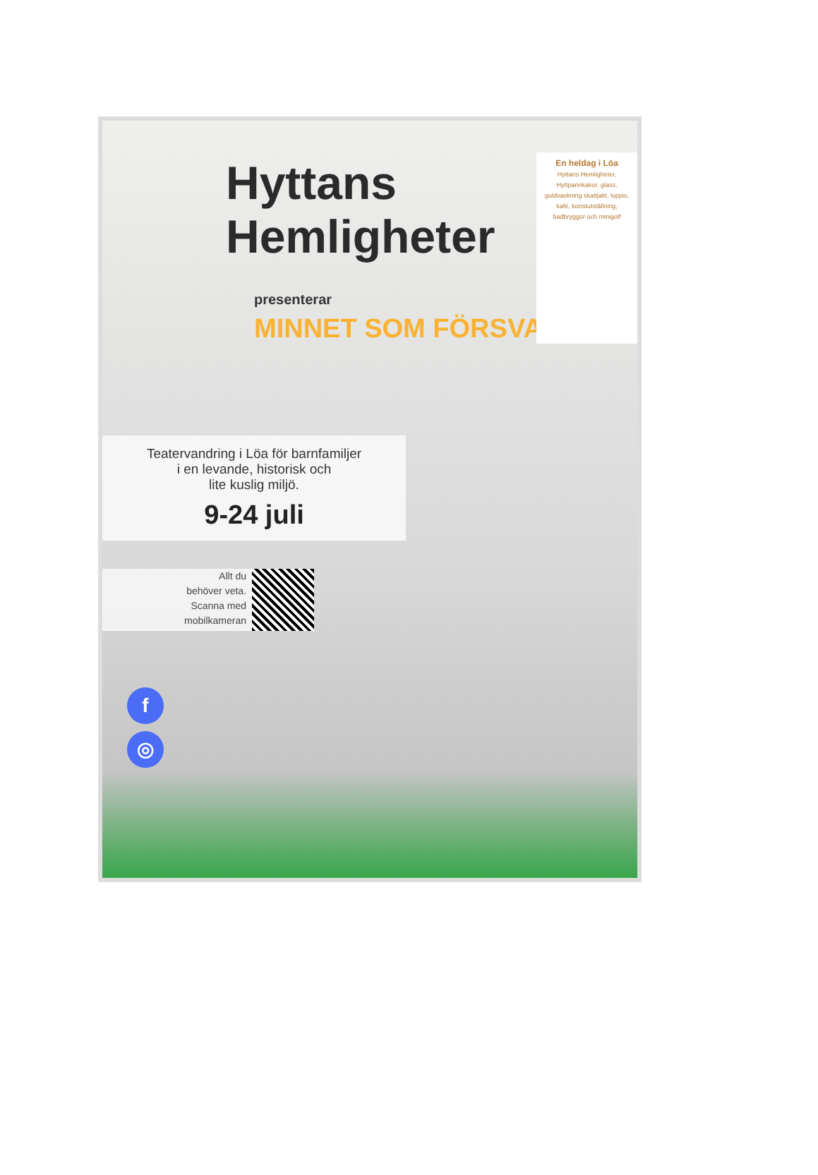Hyttans
Hemligheter
presenterar
MINNET SOM FÖRSVANN
En heldag i Löa
Hyttans Hemligheter, Hyttpannkakor, glass, guldvaskning skattjakt, loppis, kafé, konstutställning, badbryggor och minigolf
Teatervandring i Löa för barnfamiljer
i en levande, historisk och
lite kuslig miljö.
9-24 juli
Allt du
behöver veta.
Scanna med
mobilkameran
f
◎